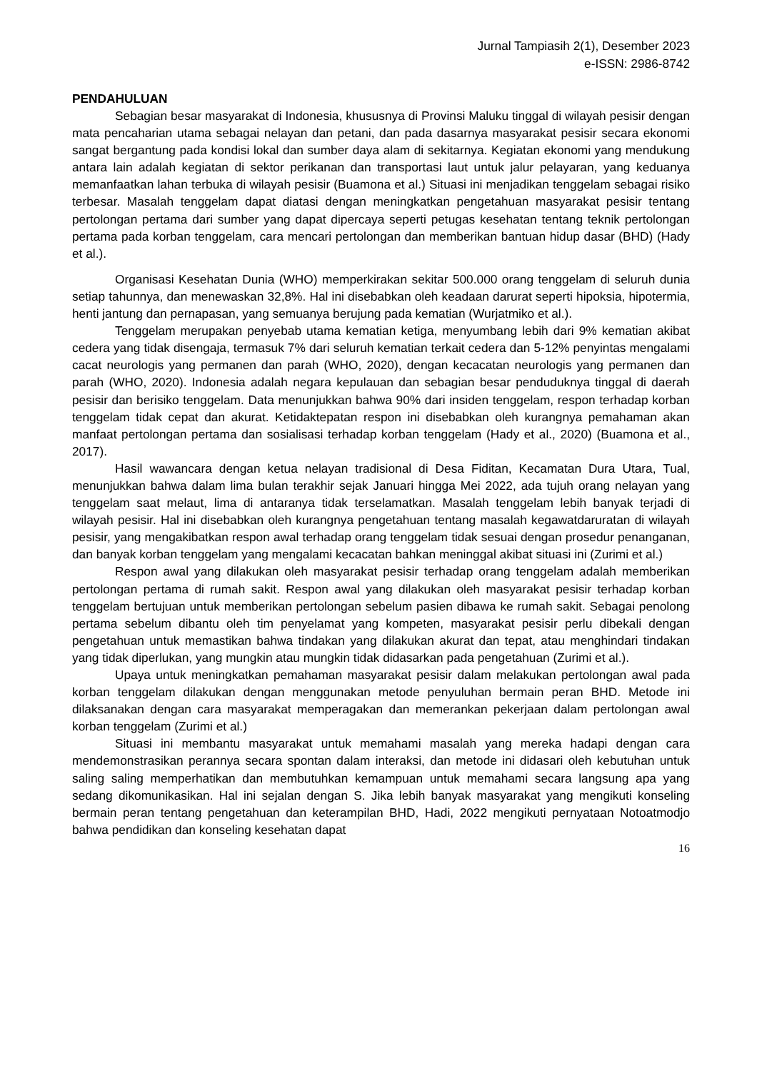Jurnal Tampiasih 2(1), Desember 2023
e-ISSN: 2986-8742
PENDAHULUAN
Sebagian besar masyarakat di Indonesia, khususnya di Provinsi Maluku tinggal di wilayah pesisir dengan mata pencaharian utama sebagai nelayan dan petani, dan pada dasarnya masyarakat pesisir secara ekonomi sangat bergantung pada kondisi lokal dan sumber daya alam di sekitarnya. Kegiatan ekonomi yang mendukung antara lain adalah kegiatan di sektor perikanan dan transportasi laut untuk jalur pelayaran, yang keduanya memanfaatkan lahan terbuka di wilayah pesisir (Buamona et al.) Situasi ini menjadikan tenggelam sebagai risiko terbesar. Masalah tenggelam dapat diatasi dengan meningkatkan pengetahuan masyarakat pesisir tentang pertolongan pertama dari sumber yang dapat dipercaya seperti petugas kesehatan tentang teknik pertolongan pertama pada korban tenggelam, cara mencari pertolongan dan memberikan bantuan hidup dasar (BHD) (Hady et al.).
Organisasi Kesehatan Dunia (WHO) memperkirakan sekitar 500.000 orang tenggelam di seluruh dunia setiap tahunnya, dan menewaskan 32,8%. Hal ini disebabkan oleh keadaan darurat seperti hipoksia, hipotermia, henti jantung dan pernapasan, yang semuanya berujung pada kematian (Wurjatmiko et al.).
Tenggelam merupakan penyebab utama kematian ketiga, menyumbang lebih dari 9% kematian akibat cedera yang tidak disengaja, termasuk 7% dari seluruh kematian terkait cedera dan 5-12% penyintas mengalami cacat neurologis yang permanen dan parah (WHO, 2020), dengan kecacatan neurologis yang permanen dan parah (WHO, 2020). Indonesia adalah negara kepulauan dan sebagian besar penduduknya tinggal di daerah pesisir dan berisiko tenggelam. Data menunjukkan bahwa 90% dari insiden tenggelam, respon terhadap korban tenggelam tidak cepat dan akurat. Ketidaktepatan respon ini disebabkan oleh kurangnya pemahaman akan manfaat pertolongan pertama dan sosialisasi terhadap korban tenggelam (Hady et al., 2020) (Buamona et al., 2017).
Hasil wawancara dengan ketua nelayan tradisional di Desa Fiditan, Kecamatan Dura Utara, Tual, menunjukkan bahwa dalam lima bulan terakhir sejak Januari hingga Mei 2022, ada tujuh orang nelayan yang tenggelam saat melaut, lima di antaranya tidak terselamatkan. Masalah tenggelam lebih banyak terjadi di wilayah pesisir. Hal ini disebabkan oleh kurangnya pengetahuan tentang masalah kegawatdaruratan di wilayah pesisir, yang mengakibatkan respon awal terhadap orang tenggelam tidak sesuai dengan prosedur penanganan, dan banyak korban tenggelam yang mengalami kecacatan bahkan meninggal akibat situasi ini (Zurimi et al.)
Respon awal yang dilakukan oleh masyarakat pesisir terhadap orang tenggelam adalah memberikan pertolongan pertama di rumah sakit. Respon awal yang dilakukan oleh masyarakat pesisir terhadap korban tenggelam bertujuan untuk memberikan pertolongan sebelum pasien dibawa ke rumah sakit. Sebagai penolong pertama sebelum dibantu oleh tim penyelamat yang kompeten, masyarakat pesisir perlu dibekali dengan pengetahuan untuk memastikan bahwa tindakan yang dilakukan akurat dan tepat, atau menghindari tindakan yang tidak diperlukan, yang mungkin atau mungkin tidak didasarkan pada pengetahuan (Zurimi et al.).
Upaya untuk meningkatkan pemahaman masyarakat pesisir dalam melakukan pertolongan awal pada korban tenggelam dilakukan dengan menggunakan metode penyuluhan bermain peran BHD. Metode ini dilaksanakan dengan cara masyarakat memperagakan dan memerankan pekerjaan dalam pertolongan awal korban tenggelam (Zurimi et al.)
Situasi ini membantu masyarakat untuk memahami masalah yang mereka hadapi dengan cara mendemonstrasikan perannya secara spontan dalam interaksi, dan metode ini didasari oleh kebutuhan untuk saling saling memperhatikan dan membutuhkan kemampuan untuk memahami secara langsung apa yang sedang dikomunikasikan. Hal ini sejalan dengan S. Jika lebih banyak masyarakat yang mengikuti konseling bermain peran tentang pengetahuan dan keterampilan BHD, Hadi, 2022 mengikuti pernyataan Notoatmodjo bahwa pendidikan dan konseling kesehatan dapat
16